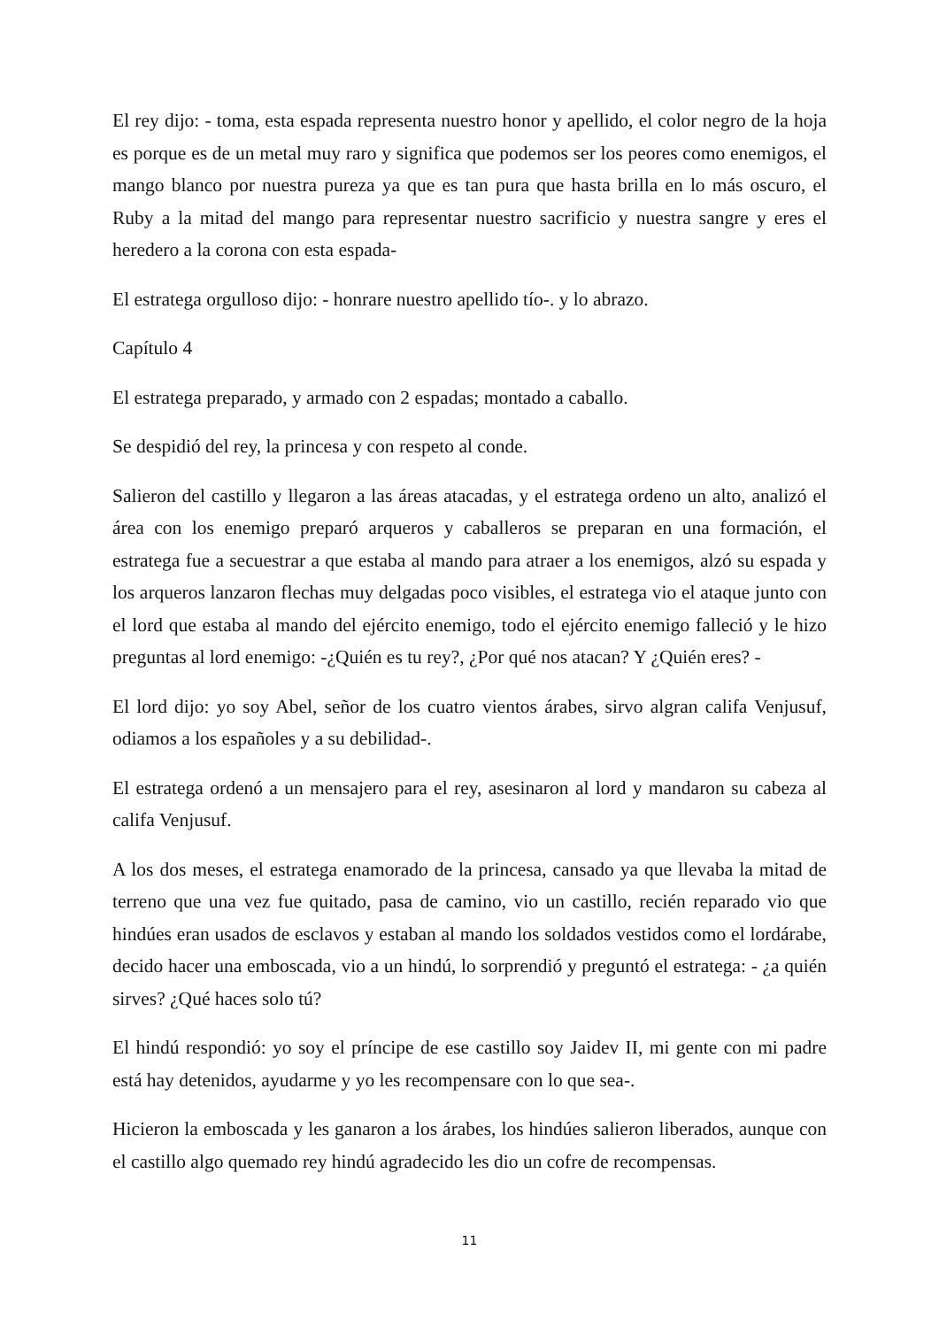El rey dijo: - toma, esta espada representa nuestro honor y apellido, el color negro de la hoja es porque es de un metal muy raro y significa que podemos ser los peores como enemigos, el mango blanco por nuestra pureza ya que es tan pura que hasta brilla en lo más oscuro, el Ruby a la mitad del mango para representar nuestro sacrificio y nuestra sangre y eres el heredero a la corona con esta espada-
El estratega orgulloso dijo: - honrare nuestro apellido tío-. y lo abrazo.
Capítulo 4
El estratega preparado, y armado con 2 espadas; montado a caballo.
Se despidió del rey, la princesa y con respeto al conde.
Salieron del castillo y llegaron a las áreas atacadas, y el estratega ordeno un alto, analizó el área con los enemigo preparó arqueros y caballeros se preparan en una formación, el estratega fue a secuestrar a que estaba al mando para atraer a los enemigos, alzó su espada y los arqueros lanzaron flechas muy delgadas poco visibles, el estratega vio el ataque junto con el lord que estaba al mando del ejército enemigo, todo el ejército enemigo falleció y le hizo preguntas al lord enemigo: -¿Quién es tu rey?, ¿Por qué nos atacan? Y ¿Quién eres? -
El lord dijo: yo soy Abel, señor de los cuatro vientos árabes, sirvo algran califa Venjusuf, odiamos a los españoles y a su debilidad-.
El estratega ordenó a un mensajero para el rey, asesinaron al lord y mandaron su cabeza al califa Venjusuf.
A los dos meses, el estratega enamorado de la princesa, cansado ya que llevaba la mitad de terreno que una vez fue quitado, pasa de camino, vio un castillo, recién reparado vio que hindúes eran usados de esclavos y estaban al mando los soldados vestidos como el lordárabe, decido hacer una emboscada, vio a un hindú, lo sorprendió y preguntó el estratega: - ¿a quién sirves? ¿Qué haces solo tú?
El hindú respondió: yo soy el príncipe de ese castillo soy Jaidev II, mi gente con mi padre está hay detenidos, ayudarme y yo les recompensare con lo que sea-.
Hicieron la emboscada y les ganaron a los árabes, los hindúes salieron liberados, aunque con el castillo algo quemado rey hindú agradecido les dio un cofre de recompensas.
11